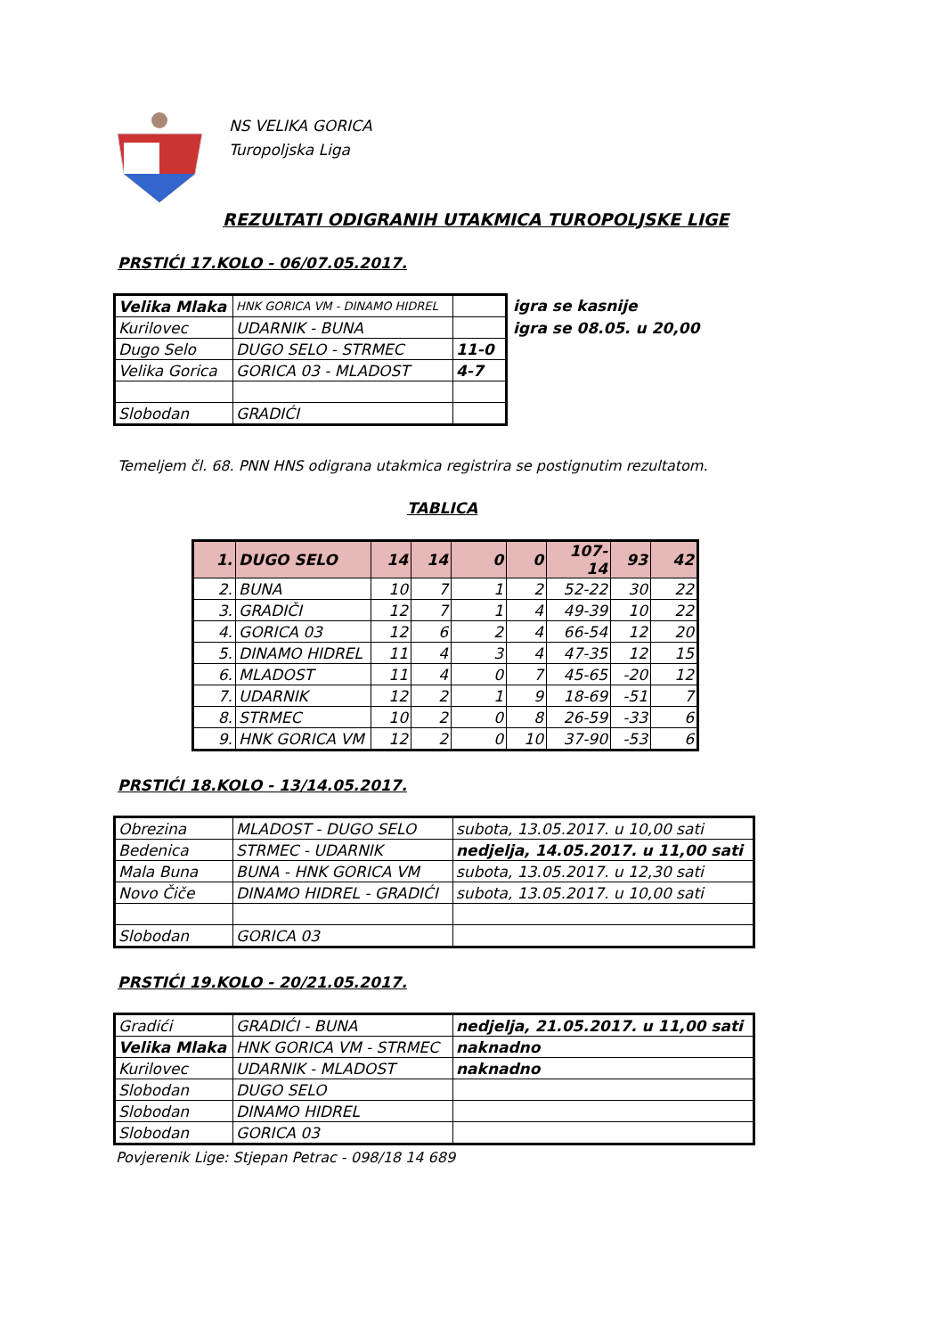NS VELIKA GORICA
Turopoljska Liga
REZULTATI ODIGRANIH UTAKMICA TUROPOLJSKE LIGE
PRSTIĆI 17.KOLO - 06/07.05.2017.
| Velika Mlaka | HNK GORICA VM - DINAMO HIDREL | |
| Kurilovec | UDARNIK - BUNA | |
| Dugo Selo | DUGO SELO - STRMEC | 11-0 |
| Velika Gorica | GORICA 03 - MLADOST | 4-7 |
| Slobodan | GRADIĆI | |
igra se kasnije
igra se 08.05. u 20,00
Temeljem čl. 68. PNN HNS odigrana utakmica registrira se postignutim rezultatom.
TABLICA
| 1. | DUGO SELO | 14 | 14 | 0 | 0 | 107-14 | 93 | 42 |
| 2. | BUNA | 10 | 7 | 1 | 2 | 52-22 | 30 | 22 |
| 3. | GRADIČI | 12 | 7 | 1 | 4 | 49-39 | 10 | 22 |
| 4. | GORICA 03 | 12 | 6 | 2 | 4 | 66-54 | 12 | 20 |
| 5. | DINAMO HIDREL | 11 | 4 | 3 | 4 | 47-35 | 12 | 15 |
| 6. | MLADOST | 11 | 4 | 0 | 7 | 45-65 | -20 | 12 |
| 7. | UDARNIK | 12 | 2 | 1 | 9 | 18-69 | -51 | 7 |
| 8. | STRMEC | 10 | 2 | 0 | 8 | 26-59 | -33 | 6 |
| 9. | HNK GORICA VM | 12 | 2 | 0 | 10 | 37-90 | -53 | 6 |
PRSTIĆI 18.KOLO - 13/14.05.2017.
| Obrezina | MLADOST - DUGO SELO | subota, 13.05.2017. u 10,00 sati |
| Bedenica | STRMEC - UDARNIK | nedjelja, 14.05.2017. u 11,00 sati |
| Mala Buna | BUNA - HNK GORICA VM | subota, 13.05.2017. u 12,30 sati |
| Novo Čiče | DINAMO HIDREL - GRADIĆI | subota, 13.05.2017. u 10,00 sati |
| Slobodan | GORICA 03 | |
PRSTIĆI 19.KOLO - 20/21.05.2017.
| Gradići | GRADIĆI - BUNA | nedjelja, 21.05.2017. u 11,00 sati |
| Velika Mlaka | HNK GORICA VM - STRMEC | naknadno |
| Kurilovec | UDARNIK - MLADOST | naknadno |
| Slobodan | DUGO SELO | |
| Slobodan | DINAMO HIDREL | |
| Slobodan | GORICA 03 | |
Povjerenik Lige: Stjepan Petrac - 098/18 14 689